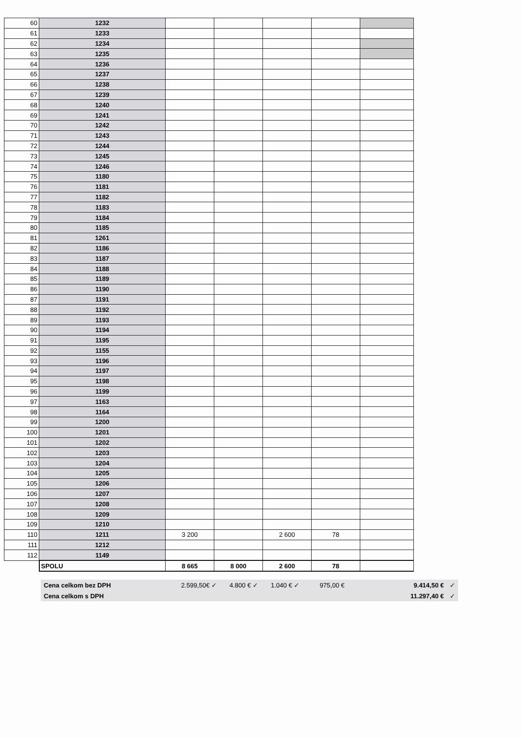| 60 | 1232 | | | | | |
| 61 | 1233 | | | | | |
| 62 | 1234 | | | | | |
| 63 | 1235 | | | | | |
| 64 | 1236 | | | | | |
| 65 | 1237 | | | | | |
| 66 | 1238 | | | | | |
| 67 | 1239 | | | | | |
| 68 | 1240 | | | | | |
| 69 | 1241 | | | | | |
| 70 | 1242 | | | | | |
| 71 | 1243 | | | | | |
| 72 | 1244 | | | | | |
| 73 | 1245 | | | | | |
| 74 | 1246 | | | | | |
| 75 | 1180 | | | | | |
| 76 | 1181 | | | | | |
| 77 | 1182 | | | | | |
| 78 | 1183 | | | | | |
| 79 | 1184 | | | | | |
| 80 | 1185 | | | | | |
| 81 | 1261 | | | | | |
| 82 | 1186 | | | | | |
| 83 | 1187 | | | | | |
| 84 | 1188 | | | | | |
| 85 | 1189 | | | | | |
| 86 | 1190 | | | | | |
| 87 | 1191 | | | | | |
| 88 | 1192 | | | | | |
| 89 | 1193 | | | | | |
| 90 | 1194 | | | | | |
| 91 | 1195 | | | | | |
| 92 | 1155 | | | | | |
| 93 | 1196 | | | | | |
| 94 | 1197 | | | | | |
| 95 | 1198 | | | | | |
| 96 | 1199 | | | | | |
| 97 | 1163 | | | | | |
| 98 | 1164 | | | | | |
| 99 | 1200 | | | | | |
| 100 | 1201 | | | | | |
| 101 | 1202 | | | | | |
| 102 | 1203 | | | | | |
| 103 | 1204 | | | | | |
| 104 | 1205 | | | | | |
| 105 | 1206 | | | | | |
| 106 | 1207 | | | | | |
| 107 | 1208 | | | | | |
| 108 | 1209 | | | | | |
| 109 | 1210 | | | | | |
| 110 | 1211 | 3 200 | | 2 600 | 78 | |
| 111 | 1212 | | | | | |
| 112 | 1149 | | | | | |
| | SPOLU | 8 665 | 8 000 | 2 600 | 78 | |
| Cena celkom bez DPH | 2.599,50€ ✓ | 4.800 € ✓ | 1.040 € ✓ | 975,00 € | 9.414,50 € | ✓ |
| Cena celkom s DPH | | | | | 11.297,40 € | ✓ |